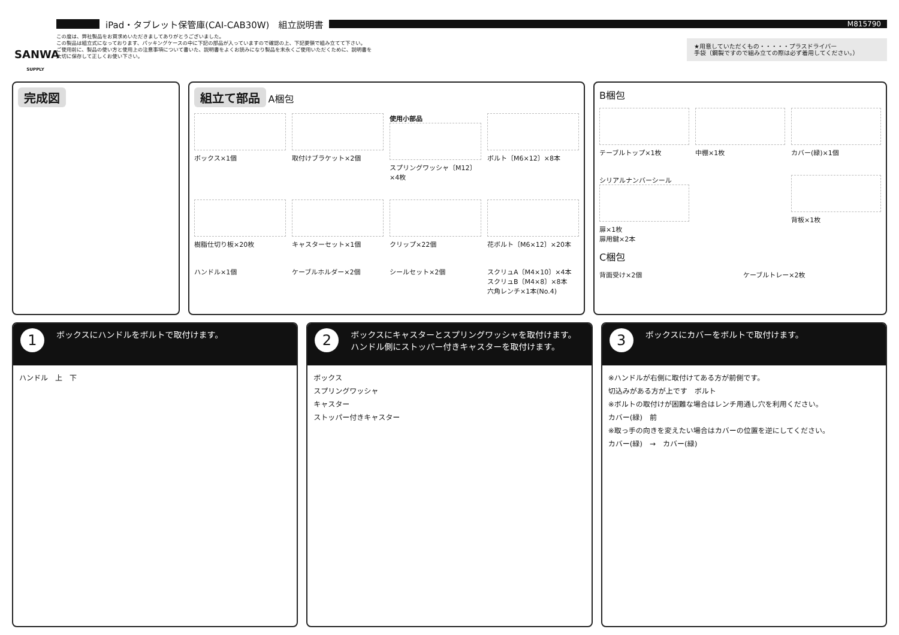SANWA
SUPPLY
iPad・タブレット保管庫(CAI-CAB30W)　組立説明書
M815790
この度は、弊社製品をお買求めいただきましてありがとうございました。
この製品は組立式になっております、パッキングケースの中に下記の部品が入っていますので確認の上、下記要領で組み立てて下さい。
ご使用前に、製品の使い方と使用上の注意事項について書いた、説明書をよくお読みになり製品を末永くご使用いただくために、説明書を
大切に保存して正しくお使い下さい。
★用意していただくもの・・・・・プラスドライバー
手袋（鋼製ですので組み立ての際は必ず着用してください。）
完成図 組立て部品 A梱包
ボックス×1個
取付けブラケット×2個
使用小部品
スプリングワッシャ〔M12〕×4枚
ボルト〔M6×12〕×8本
樹脂仕切り板×20枚
キャスターセット×1個
クリップ×22個
花ボルト〔M6×12〕×20本
ハンドル×1個
ケーブルホルダー×2個
シールセット×2個
スクリュA〔M4×10〕×4本
スクリュB〔M4×8〕×8本
六角レンチ×1本(No.4)
B梱包
テーブルトップ×1枚
中棚×1枚
カバー(緑)×1個
シリアルナンバーシール
扉×1枚
扉用鍵×2本
背板×1枚
C梱包
背面受け×2個
ケーブルトレー×2枚
1
ボックスにハンドルをボルトで取付けます。
ハンドル　上　下
2
ボックスにキャスターとスプリングワッシャを取付けます。
ハンドル側にストッパー付きキャスターを取付けます。
ボックス
スプリングワッシャ
キャスター
ストッパー付きキャスター
3
ボックスにカバーをボルトで取付けます。
※ハンドルが右側に取付けてある方が前側です。
切込みがある方が上です　ボルト
※ボルトの取付けが困難な場合はレンチ用通し穴を利用ください。
カバー(緑)　前
※取っ手の向きを変えたい場合はカバーの位置を逆にしてください。
カバー(緑)　→　カバー(緑)